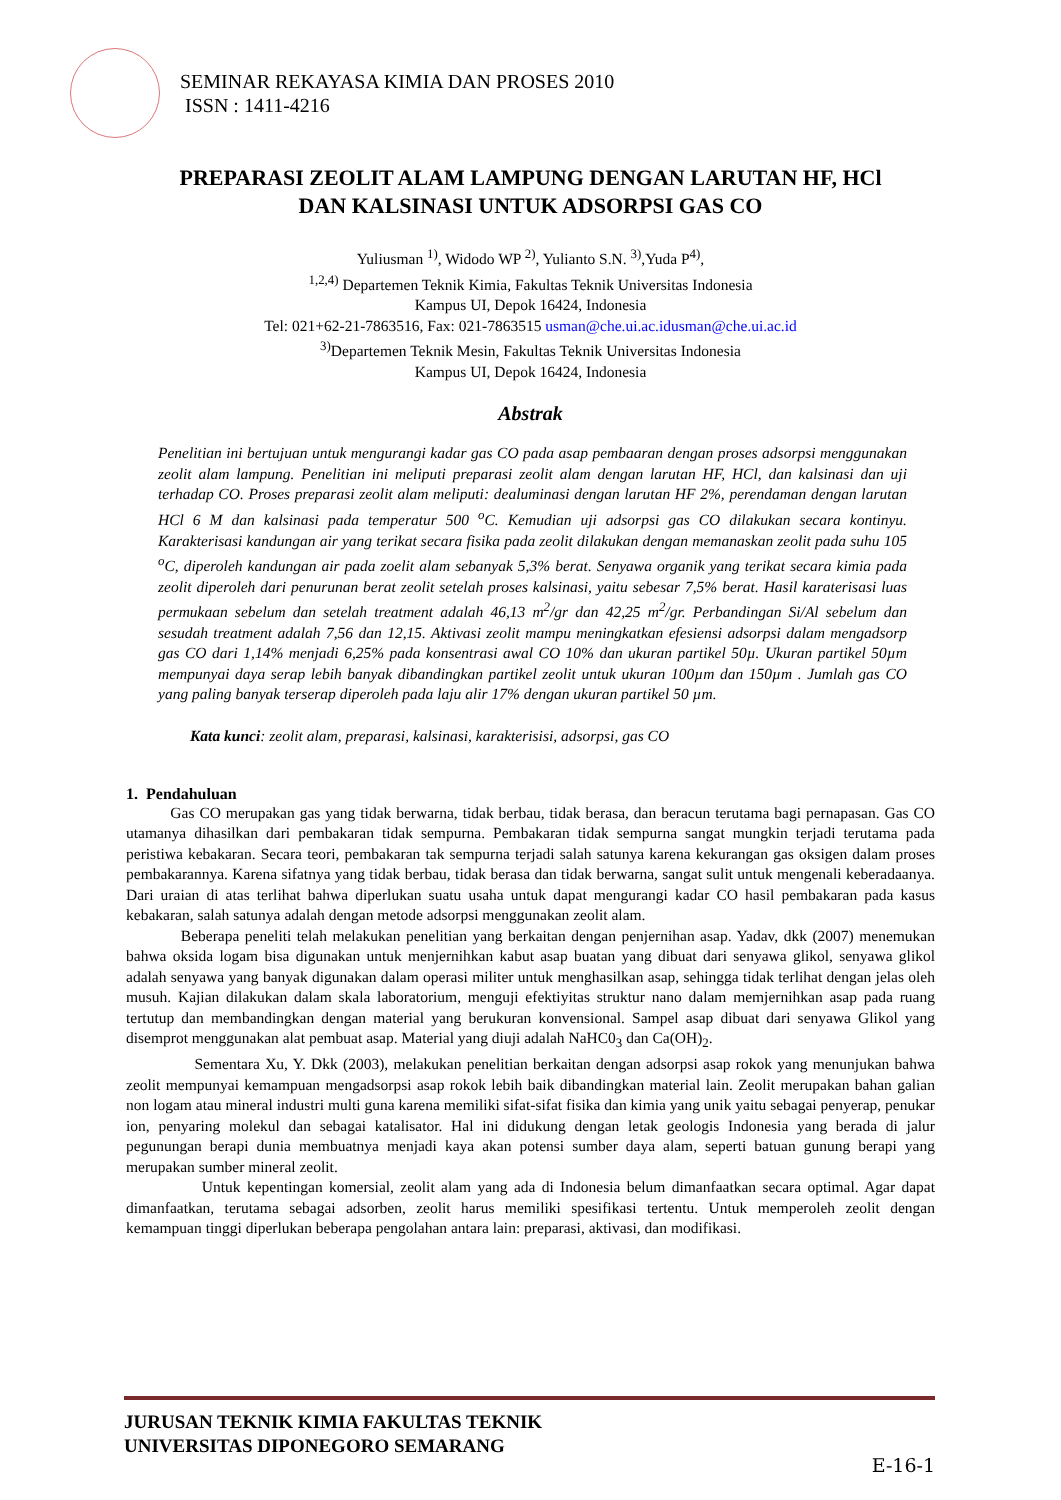SEMINAR REKAYASA KIMIA DAN PROSES 2010
ISSN : 1411-4216
PREPARASI ZEOLIT ALAM LAMPUNG DENGAN LARUTAN HF, HCl
DAN KALSINASI UNTUK ADSORPSI GAS CO
Yuliusman <sup>1)</sup>, Widodo WP <sup>2)</sup>, Yulianto S.N. <sup>3)</sup>,Yuda P<sup>4)</sup>,
<sup>1,2,4)</sup> Departemen Teknik Kimia, Fakultas Teknik Universitas Indonesia
Kampus UI, Depok 16424, Indonesia
Tel: 021+62-21-7863516, Fax: 021-7863515 usman@che.ui.ac.idusman@che.ui.ac.id
<sup>3)</sup> Departemen Teknik Mesin, Fakultas Teknik Universitas Indonesia
Kampus UI, Depok 16424, Indonesia
Abstrak
Penelitian ini bertujuan untuk mengurangi kadar gas CO pada asap pembaaran dengan proses adsorpsi menggunakan zeolit alam lampung. Penelitian ini meliputi preparasi zeolit alam dengan larutan HF, HCl, dan kalsinasi dan uji terhadap CO. Proses preparasi zeolit alam meliputi: dealuminasi dengan larutan HF 2%, perendaman dengan larutan HCl 6 M dan kalsinasi pada temperatur 500 <sup>o</sup>C. Kemudian uji adsorpsi gas CO dilakukan secara kontinyu. Karakterisasi kandungan air yang terikat secara fisika pada zeolit dilakukan dengan memanaskan zeolit pada suhu 105 <sup>o</sup>C, diperoleh kandungan air pada zoelit alam sebanyak 5,3% berat. Senyawa organik yang terikat secara kimia pada zeolit diperoleh dari penurunan berat zeolit setelah proses kalsinasi, yaitu sebesar 7,5% berat. Hasil karaterisasi luas permukaan sebelum dan setelah treatment adalah 46,13 m<sup>2</sup>/gr dan 42,25 m<sup>2</sup>/gr. Perbandingan Si/Al sebelum dan sesudah treatment adalah 7,56 dan 12,15. Aktivasi zeolit mampu meningkatkan efesiensi adsorpsi dalam mengadsorp gas CO dari 1,14% menjadi 6,25% pada konsentrasi awal CO 10% dan ukuran partikel 50µ. Ukuran partikel 50µm mempunyai daya serap lebih banyak dibandingkan partikel zeolit untuk ukuran 100µm dan 150µm . Jumlah gas CO yang paling banyak terserap diperoleh pada laju alir 17% dengan ukuran partikel 50 µm.
Kata kunci: zeolit alam, preparasi, kalsinasi, karakterisisi, adsorpsi, gas CO
1. Pendahuluan
Gas CO merupakan gas yang tidak berwarna, tidak berbau, tidak berasa, dan beracun terutama bagi pernapasan. Gas CO utamanya dihasilkan dari pembakaran tidak sempurna. Pembakaran tidak sempurna sangat mungkin terjadi terutama pada peristiwa kebakaran. Secara teori, pembakaran tak sempurna terjadi salah satunya karena kekurangan gas oksigen dalam proses pembakarannya. Karena sifatnya yang tidak berbau, tidak berasa dan tidak berwarna, sangat sulit untuk mengenali keberadaanya. Dari uraian di atas terlihat bahwa diperlukan suatu usaha untuk dapat mengurangi kadar CO hasil pembakaran pada kasus kebakaran, salah satunya adalah dengan metode adsorpsi menggunakan zeolit alam.
Beberapa peneliti telah melakukan penelitian yang berkaitan dengan penjernihan asap. Yadav, dkk (2007) menemukan bahwa oksida logam bisa digunakan untuk menjernihkan kabut asap buatan yang dibuat dari senyawa glikol, senyawa glikol adalah senyawa yang banyak digunakan dalam operasi militer untuk menghasilkan asap, sehingga tidak terlihat dengan jelas oleh musuh. Kajian dilakukan dalam skala laboratorium, menguji efektiyitas struktur nano dalam memjernihkan asap pada ruang tertutup dan membandingkan dengan material yang berukuran konvensional. Sampel asap dibuat dari senyawa Glikol yang disemprot menggunakan alat pembuat asap. Material yang diuji adalah NaHC0<sub>3</sub> dan Ca(OH)<sub>2</sub>.
Sementara Xu, Y. Dkk (2003), melakukan penelitian berkaitan dengan adsorpsi asap rokok yang menunjukan bahwa zeolit mempunyai kemampuan mengadsorpsi asap rokok lebih baik dibandingkan material lain. Zeolit merupakan bahan galian non logam atau mineral industri multi guna karena memiliki sifat-sifat fisika dan kimia yang unik yaitu sebagai penyerap, penukar ion, penyaring molekul dan sebagai katalisator. Hal ini didukung dengan letak geologis Indonesia yang berada di jalur pegunungan berapi dunia membuatnya menjadi kaya akan potensi sumber daya alam, seperti batuan gunung berapi yang merupakan sumber mineral zeolit.
Untuk kepentingan komersial, zeolit alam yang ada di Indonesia belum dimanfaatkan secara optimal. Agar dapat dimanfaatkan, terutama sebagai adsorben, zeolit harus memiliki spesifikasi tertentu. Untuk memperoleh zeolit dengan kemampuan tinggi diperlukan beberapa pengolahan antara lain: preparasi, aktivasi, dan modifikasi.
JURUSAN TEKNIK KIMIA FAKULTAS TEKNIK
UNIVERSITAS DIPONEGORO SEMARANG
E-16-1